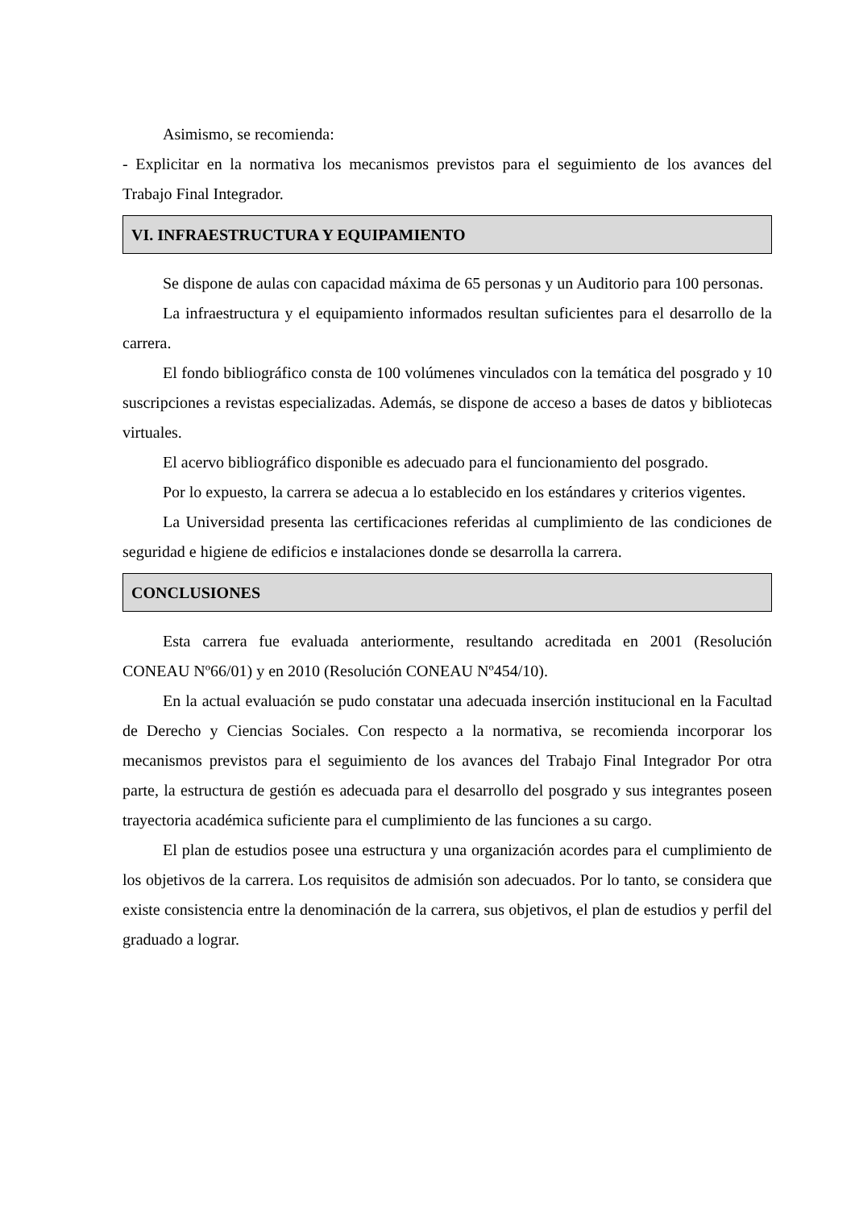Asimismo, se recomienda:
- Explicitar en la normativa los mecanismos previstos para el seguimiento de los avances del Trabajo Final Integrador.
VI. INFRAESTRUCTURA Y EQUIPAMIENTO
Se dispone de aulas con capacidad máxima de 65 personas y un Auditorio para 100 personas.
La infraestructura y el equipamiento informados resultan suficientes para el desarrollo de la carrera.
El fondo bibliográfico consta de 100 volúmenes vinculados con la temática del posgrado y 10 suscripciones a revistas especializadas. Además, se dispone de acceso a bases de datos y bibliotecas virtuales.
El acervo bibliográfico disponible es adecuado para el funcionamiento del posgrado.
Por lo expuesto, la carrera se adecua a lo establecido en los estándares y criterios vigentes.
La Universidad presenta las certificaciones referidas al cumplimiento de las condiciones de seguridad e higiene de edificios e instalaciones donde se desarrolla la carrera.
CONCLUSIONES
Esta carrera fue evaluada anteriormente, resultando acreditada en 2001 (Resolución CONEAU Nº66/01) y en 2010 (Resolución CONEAU Nº454/10).
En la actual evaluación se pudo constatar una adecuada inserción institucional en la Facultad de Derecho y Ciencias Sociales. Con respecto a la normativa, se recomienda incorporar los mecanismos previstos para el seguimiento de los avances del Trabajo Final Integrador Por otra parte, la estructura de gestión es adecuada para el desarrollo del posgrado y sus integrantes poseen trayectoria académica suficiente para el cumplimiento de las funciones a su cargo.
El plan de estudios posee una estructura y una organización acordes para el cumplimiento de los objetivos de la carrera. Los requisitos de admisión son adecuados. Por lo tanto, se considera que existe consistencia entre la denominación de la carrera, sus objetivos, el plan de estudios y perfil del graduado a lograr.